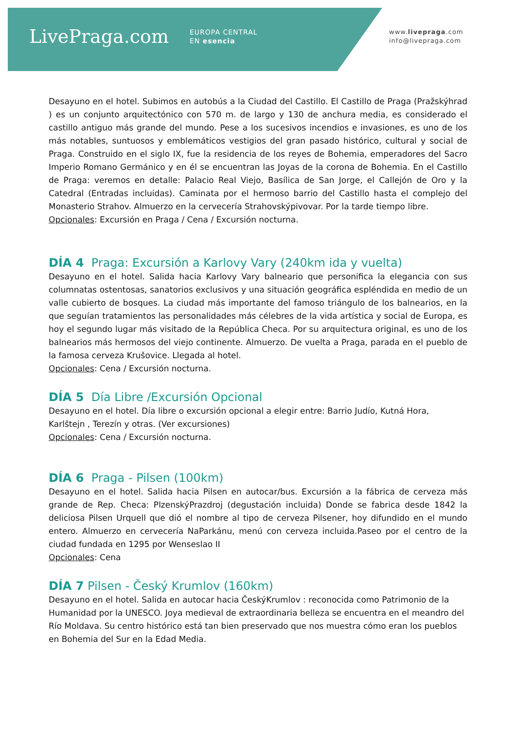LivePraga.com
EUROPA CENTRAL
EN esencia
www.livepraga.com
info@livepraga.com
Desayuno en el hotel. Subimos en autobús a la Ciudad del Castillo. El Castillo de Praga (Pražskýhrad ) es un conjunto arquitectónico con 570 m. de largo y 130 de anchura media, es considerado el castillo antiguo más grande del mundo. Pese a los sucesivos incendios e invasiones, es uno de los más notables, suntuosos y emblemáticos vestigios del gran pasado histórico, cultural y social de Praga. Construido en el siglo IX, fue la residencia de los reyes de Bohemia, emperadores del Sacro Imperio Romano Germánico y en él se encuentran las Joyas de la corona de Bohemia. En el Castillo de Praga: veremos en detalle: Palacio Real Viejo, Basílica de San Jorge, el Callejón de Oro y la Catedral (Entradas incluidas). Caminata por el hermoso barrio del Castillo hasta el complejo del Monasterio Strahov. Almuerzo en la cervecería Strahovskýpivovar. Por la tarde tiempo libre.
Opcionales: Excursión en Praga / Cena / Excursión nocturna.
DÍA 4 Praga: Excursión a Karlovy Vary (240km ida y vuelta)
Desayuno en el hotel. Salida hacia Karlovy Vary balneario que personifica la elegancia con sus columnatas ostentosas, sanatorios exclusivos y una situación geográfica espléndida en medio de un valle cubierto de bosques. La ciudad más importante del famoso triángulo de los balnearios, en la que seguían tratamientos las personalidades más célebres de la vida artística y social de Europa, es hoy el segundo lugar más visitado de la República Checa. Por su arquitectura original, es uno de los balnearios más hermosos del viejo continente. Almuerzo. De vuelta a Praga, parada en el pueblo de la famosa cerveza Krušovice. Llegada al hotel.
Opcionales: Cena / Excursión nocturna.
DÍA 5 Día Libre /Excursión Opcional
Desayuno en el hotel. Día libre o excursión opcional a elegir entre: Barrio Judío, Kutná Hora, Karlštejn , Terezín y otras. (Ver excursiones)
Opcionales: Cena / Excursión nocturna.
DÍA 6 Praga - Pilsen (100km)
Desayuno en el hotel. Salida hacia Pilsen en autocar/bus. Excursión a la fábrica de cerveza más grande de Rep. Checa: PlzenskýPrazdroj (degustación incluida) Donde se fabrica desde 1842 la deliciosa Pilsen Urquell que dió el nombre al tipo de cerveza Pilsener, hoy difundido en el mundo entero. Almuerzo en cervecería NaParkánu, menú con cerveza incluida.Paseo por el centro de la ciudad fundada en 1295 por Wenseslao II
Opcionales: Cena
DÍA 7 Pilsen - Český Krumlov (160km)
Desayuno en el hotel. Salida en autocar hacia ČeskýKrumlov : reconocida como Patrimonio de la Humanidad por la UNESCO. Joya medieval de extraordinaria belleza se encuentra en el meandro del Río Moldava. Su centro histórico está tan bien preservado que nos muestra cómo eran los pueblos en Bohemia del Sur en la Edad Media.